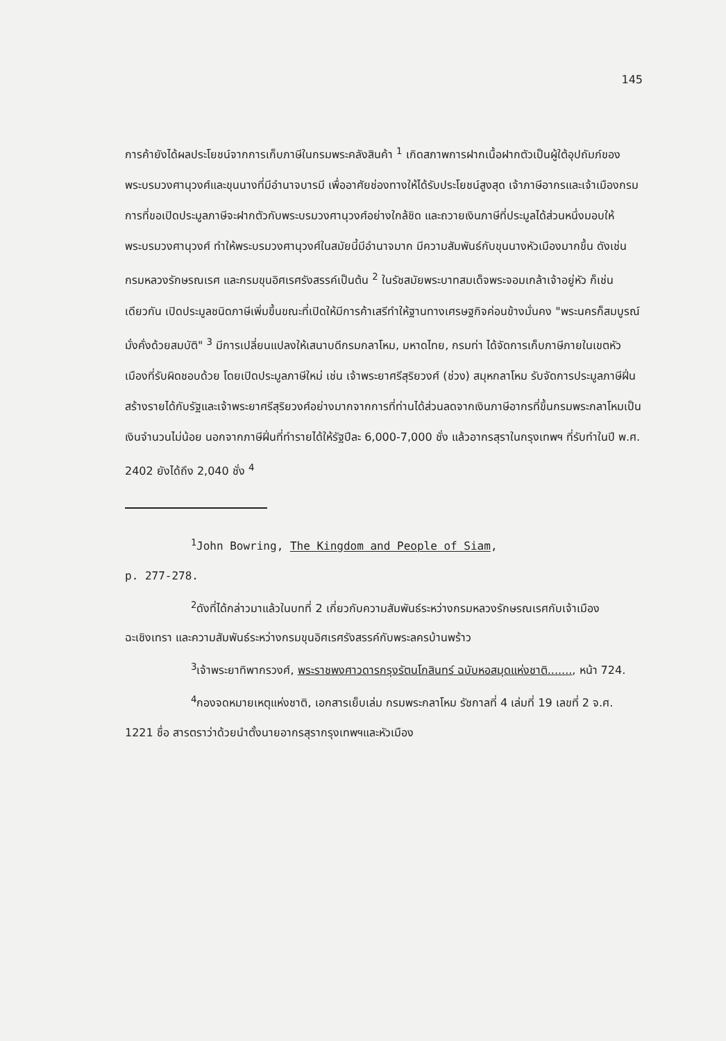145
การค้ายังได้ผลประโยชน์จากการเก็บภาษีในกรมพระคลังสินค้า <sup>1</sup> เกิดสภาพการฝากเนื้อฝากตัวเป็นผู้ใต้อุปถัมภ์ของพระบรมวงศานุวงศ์และขุนนางที่มีอำนาจบารมี เพื่ออาศัยช่องทางให้ได้รับประโยชน์สูงสุด เจ้าภาษีอากรและเจ้าเมืองกรมการที่ขอเปิดประมูลภาษีจะฝากตัวกับพระบรมวงศานุวงศ์อย่างใกล้ชิด และถวายเงินภาษีที่ประมูลได้ส่วนหนึ่งมอบให้พระบรมวงศานุวงศ์ ทำให้พระบรมวงศานุวงศ์ในสมัยนี้มีอำนาจมาก มีความสัมพันธ์กับขุนนางหัวเมืองมากขึ้น ดังเช่น กรมหลวงรักษรณเรศ และกรมขุนอิศเรศรังสรรค์เป็นต้น <sup>2</sup> ในรัชสมัยพระบาทสมเด็จพระจอมเกล้าเจ้าอยู่หัว ก็เช่นเดียวกัน เปิดประมูลชนิดภาษีเพิ่มขึ้นขณะที่เปิดให้มีการค้าเสรีทำให้ฐานทางเศรษฐกิจค่อนข้างมั่นคง "พระนครก็สมบูรณ์มั่งคั่งด้วยสมบัติ" <sup>3</sup> มีการเปลี่ยนแปลงให้เสนาบดีกรมกลาโหม, มหาดไทย, กรมท่า ได้จัดการเก็บภาษีภายในเขตหัวเมืองที่รับผิดชอบด้วย โดยเปิดประมูลภาษีใหม่ เช่น เจ้าพระยาศรีสุริยวงศ์ (ช่วง) สมุหกลาโหม รับจัดการประมูลภาษีฝิ่น สร้างรายได้กับรัฐและเจ้าพระยาศรีสุริยวงศ์อย่างมากจากการที่ท่านได้ส่วนลดจากเงินภาษีอากรที่ขึ้นกรมพระกลาโหมเป็นเงินจำนวนไม่น้อย นอกจากภาษีฝิ่นที่ทำรายได้ให้รัฐปีละ 6,000-7,000 ชั่ง แล้วอากรสุราในกรุงเทพฯ ที่รับทำในปี พ.ศ. 2402 ยังได้ถึง 2,040 ชั่ง <sup>4</sup>
<sup>1</sup> John Bowring, The Kingdom and People of Siam,
p. 277-278.
<sup>2</sup> ดังที่ได้กล่าวมาแล้วในบทที่ 2 เกี่ยวกับความสัมพันธ์ระหว่างกรมหลวงรักษรณเรศกับเจ้าเมืองฉะเชิงเทรา และความสัมพันธ์ระหว่างกรมขุนอิศเรศรังสรรค์กับพระลครบ้านพร้าว
<sup>3</sup> เจ้าพระยาทิพากรวงศ์, พระราชพงศาวดารกรุงรัตนโกสินทร์ ฉบับหอสมุดแห่งชาติ......., หน้า 724.
<sup>4</sup> กองจดหมายเหตุแห่งชาติ, เอกสารเย็บเล่ม กรมพระกลาโหม รัชกาลที่ 4 เล่มที่ 19 เลขที่ 2 จ.ศ. 1221 ชื่อ สารตราว่าด้วยนำตั้งนายอากรสุรากรุงเทพฯและหัวเมือง